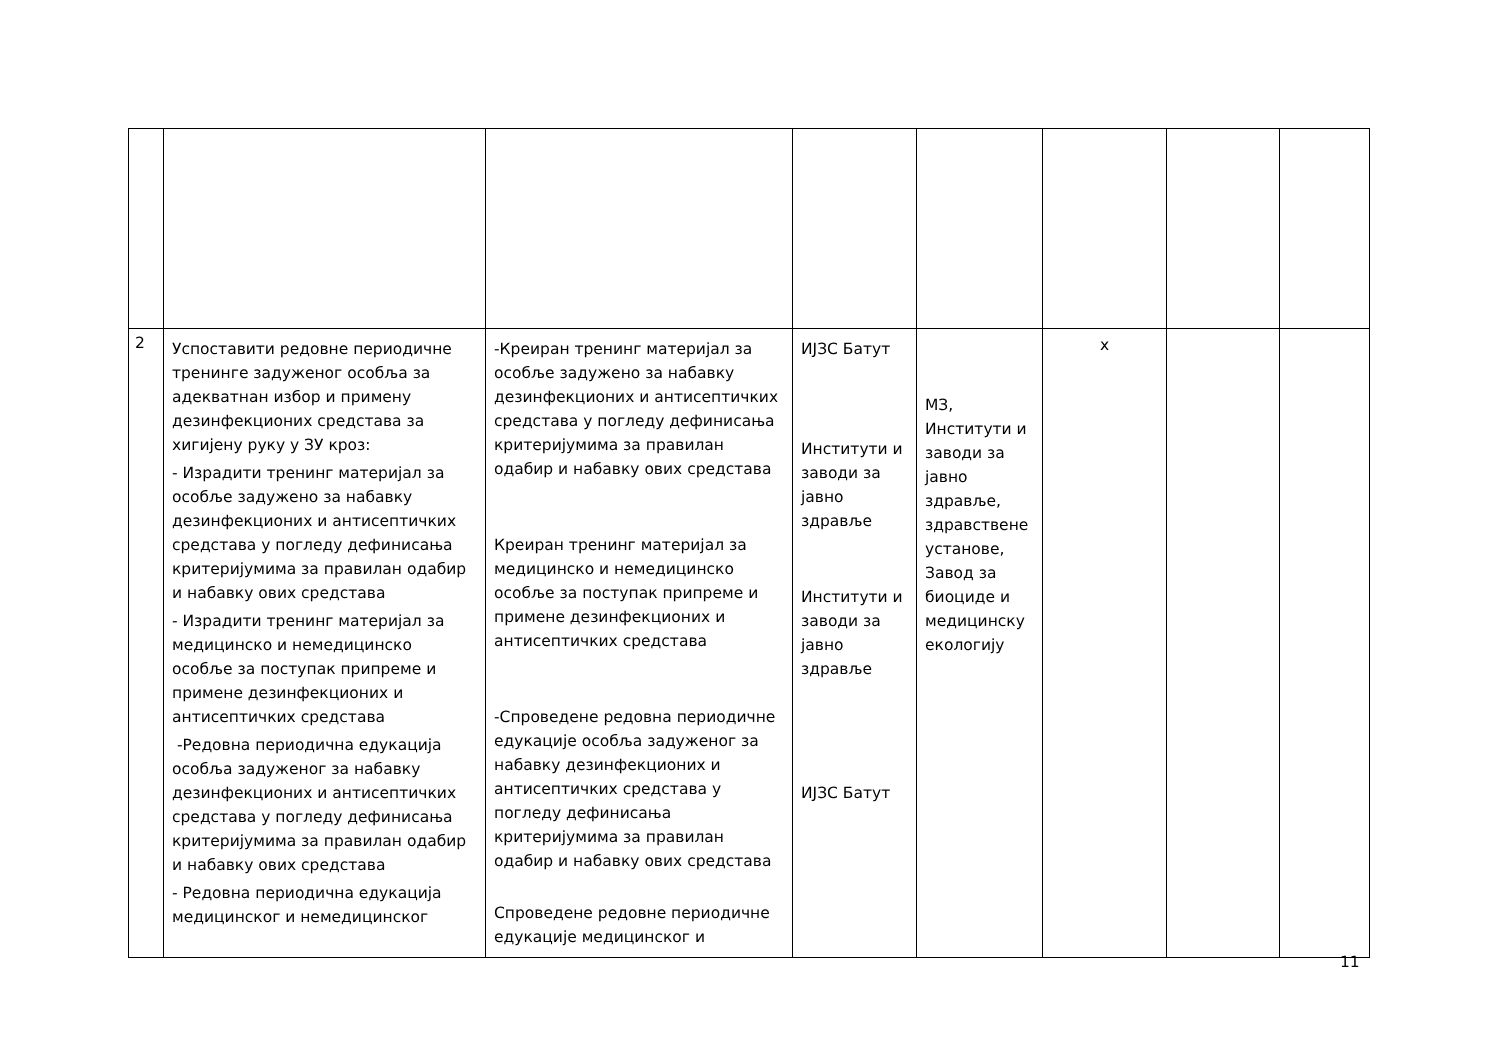| 2 | Успоставити редовне периодичне тренинге задуженог особља за адекватнан избор и примену дезинфекционих средстава за хигијену руку у ЗУ кроз: - Израдити тренинг материјал за особље задужено за набавку дезинфекционих и антисептичких средстава у погледу дефинисања критеријумима за правилан одабир и набавку ових средстава - Израдити тренинг материјал за медицинско и немедицинско особље за поступак припреме и примене дезинфекционих и антисептичких средстава -Редовна периодична едукација особља задуженог за набавку дезинфекционих и антисептичких средстава у погледу дефинисања критеријумима за правилан одабир и набавку ових средстава - Редовна периодична едукација медицинског и немедицинског | -Креиран тренинг материјал за особље задужено за набавку дезинфекционих и антисептичких средстава у погледу дефинисања критеријумима за правилан одабир и набавку ових средстава Креиран тренинг материјал за медицинско и немедицинско особље за поступак припреме и примене дезинфекционих и антисептичких средстава -Спроведене редовна периодичне едукације особља задуженог за набавку дезинфекционих и антисептичких средстава у погледу дефинисања критеријумима за правилан одабир и набавку ових средстава Спроведене редовне периодичне едукације медицинског и | ИЈЗС Батут Институти и заводи за јавно здравље Институти и заводи за јавно здравље ИЈЗС Батут | МЗ, Институти и заводи за јавно здравље, здравствене установе, Завод за биоциде и медицинску екологију | x | | |
11